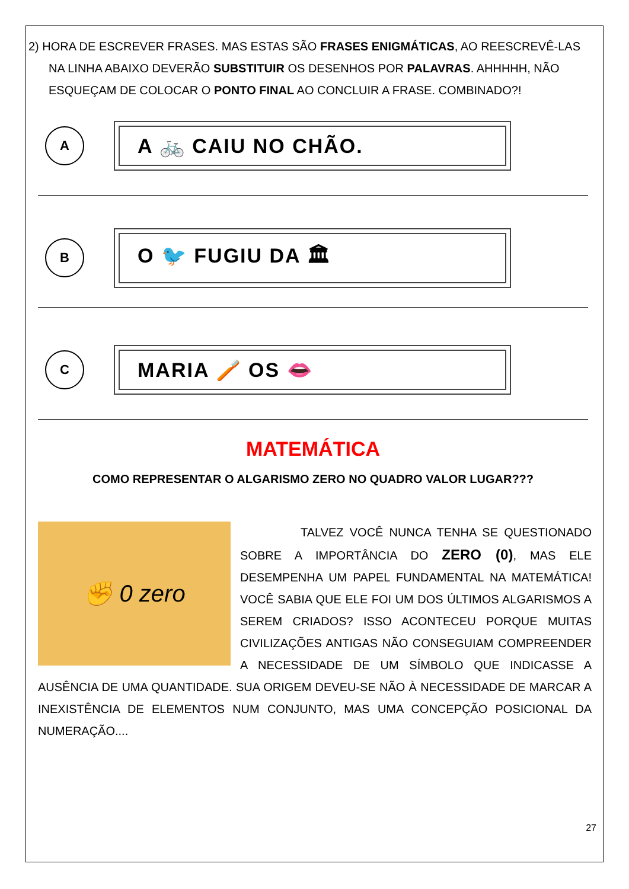2) HORA DE ESCREVER FRASES. MAS ESTAS SÃO FRASES ENIGMÁTICAS, AO REESCREVÊ-LAS NA LINHA ABAIXO DEVERÃO SUBSTITUIR OS DESENHOS POR PALAVRAS. AHHHHH, NÃO ESQUEÇAM DE COLOCAR O PONTO FINAL AO CONCLUIR A FRASE. COMBINADO?!
A
A 🚲 CAIU NO CHÃO.
B
O 🐦 FUGIU DA 🏛
C
MARIA 🪥 OS 👄
MATEMÁTICA
COMO REPRESENTAR O ALGARISMO ZERO NO QUADRO VALOR LUGAR???
✊ 0 zero
TALVEZ VOCÊ NUNCA TENHA SE QUESTIONADO SOBRE A IMPORTÂNCIA DO ZERO (0), MAS ELE DESEMPENHA UM PAPEL FUNDAMENTAL NA MATEMÁTICA! VOCÊ SABIA QUE ELE FOI UM DOS ÚLTIMOS ALGARISMOS A SEREM CRIADOS? ISSO ACONTECEU PORQUE MUITAS CIVILIZAÇÕES ANTIGAS NÃO CONSEGUIAM COMPREENDER A NECESSIDADE DE UM SÍMBOLO QUE INDICASSE A AUSÊNCIA DE UMA QUANTIDADE. SUA ORIGEM DEVEU-SE NÃO À NECESSIDADE DE MARCAR A INEXISTÊNCIA DE ELEMENTOS NUM CONJUNTO, MAS UMA CONCEPÇÃO POSICIONAL DA NUMERAÇÃO....
27